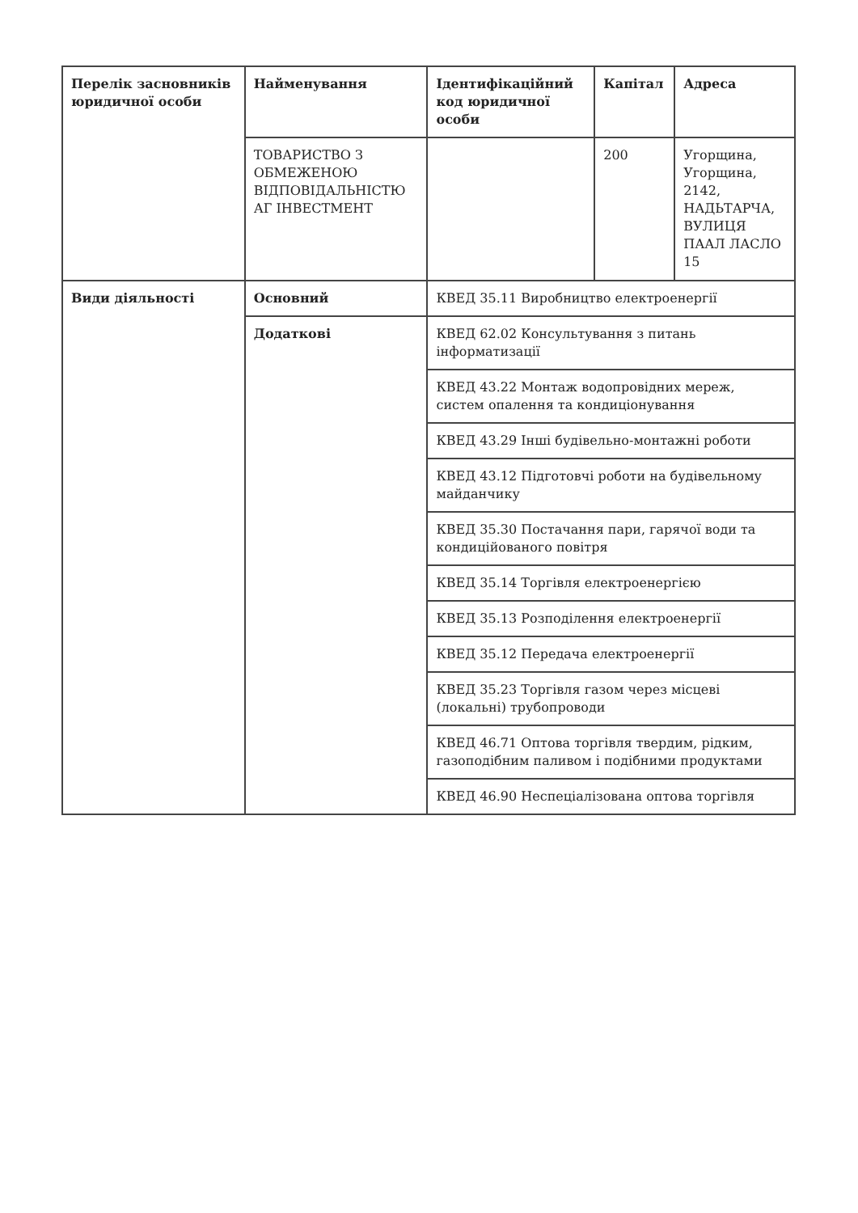| Перелік засновників юридичної особи | Найменування | Ідентифікаційний код юридичної особи | Капітал | Адреса |
| | ТОВАРИСТВО З ОБМЕЖЕНОЮ ВІДПОВІДАЛЬНІСТЮ АГ ІНВЕСТМЕНТ | | 200 | Угорщина, Угорщина, 2142, НАДЬТАРЧА, ВУЛИЦЯ ПААЛ ЛАСЛО 15 |
| Види діяльності | Основний | КВЕД 35.11 Виробництво електроенергії | | |
| | Додаткові | КВЕД 62.02 Консультування з питань інформатизації | | |
| | | КВЕД 43.22 Монтаж водопровідних мереж, систем опалення та кондиціонування | | |
| | | КВЕД 43.29 Інші будівельно-монтажні роботи | | |
| | | КВЕД 43.12 Підготовчі роботи на будівельному майданчику | | |
| | | КВЕД 35.30 Постачання пари, гарячої води та кондиційованого повітря | | |
| | | КВЕД 35.14 Торгівля електроенергією | | |
| | | КВЕД 35.13 Розподілення електроенергії | | |
| | | КВЕД 35.12 Передача електроенергії | | |
| | | КВЕД 35.23 Торгівля газом через місцеві (локальні) трубопроводи | | |
| | | КВЕД 46.71 Оптова торгівля твердим, рідким, газоподібним паливом і подібними продуктами | | |
| | | КВЕД 46.90 Неспеціалізована оптова торгівля | | |